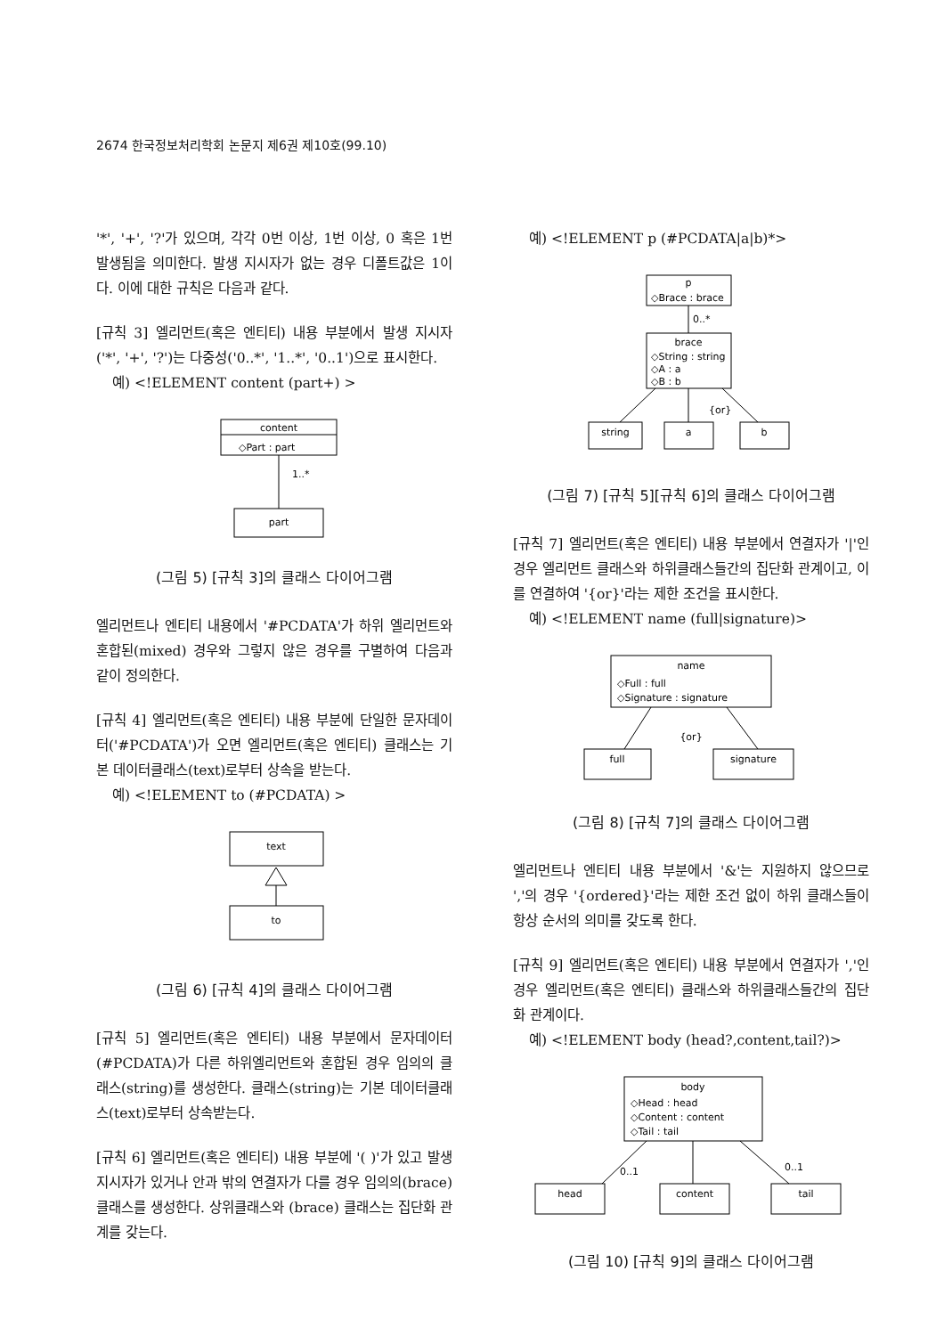2674 한국정보처리학회 논문지 제6권 제10호(99.10)
'*', '+', '?'가 있으며, 각각 0번 이상, 1번 이상, 0 혹은 1번 발생됨을 의미한다. 발생 지시자가 없는 경우 디폴트값은 1이다. 이에 대한 규칙은 다음과 같다.
[규칙 3] 엘리먼트(혹은 엔티티) 내용 부분에서 발생 지시자('*', '+', '?')는 다중성('0..*', '1..*', '0..1')으로 표시한다.
예) <!ELEMENT content (part+) >
content
◇Part : part
1..*
part
(그림 5) [규칙 3]의 클래스 다이어그램
엘리먼트나 엔티티 내용에서 '#PCDATA'가 하위 엘리먼트와 혼합된(mixed) 경우와 그렇지 않은 경우를 구별하여 다음과 같이 정의한다.
[규칙 4] 엘리먼트(혹은 엔티티) 내용 부분에 단일한 문자데이터('#PCDATA')가 오면 엘리먼트(혹은 엔티티) 클래스는 기본 데이터클래스(text)로부터 상속을 받는다.
예) <!ELEMENT to (#PCDATA) >
text
to
(그림 6) [규칙 4]의 클래스 다이어그램
[규칙 5] 엘리먼트(혹은 엔티티) 내용 부분에서 문자데이터(#PCDATA)가 다른 하위엘리먼트와 혼합된 경우 임의의 클래스(string)를 생성한다. 클래스(string)는 기본 데이터클래스(text)로부터 상속받는다.
[규칙 6] 엘리먼트(혹은 엔티티) 내용 부분에 '( )'가 있고 발생 지시자가 있거나 안과 밖의 연결자가 다를 경우 임의의(brace) 클래스를 생성한다. 상위클래스와 (brace) 클래스는 집단화 관계를 갖는다.
예) <!ELEMENT p (#PCDATA|a|b)*>
p
◇Brace : brace
0..*
brace
◇String : string
◇A : a
◇B : b
{or}
string
a
b
(그림 7) [규칙 5][규칙 6]의 클래스 다이어그램
[규칙 7] 엘리먼트(혹은 엔티티) 내용 부분에서 연결자가 '|'인 경우 엘리먼트 클래스와 하위클래스들간의 집단화 관계이고, 이를 연결하여 '{or}'라는 제한 조건을 표시한다.
예) <!ELEMENT name (full|signature)>
name
◇Full : full
◇Signature : signature
{or}
full
signature
(그림 8) [규칙 7]의 클래스 다이어그램
엘리먼트나 엔티티 내용 부분에서 '&'는 지원하지 않으므로 ','의 경우 '{ordered}'라는 제한 조건 없이 하위 클래스들이 항상 순서의 의미를 갖도록 한다.
[규칙 9] 엘리먼트(혹은 엔티티) 내용 부분에서 연결자가 ','인 경우 엘리먼트(혹은 엔티티) 클래스와 하위클래스들간의 집단화 관계이다.
예) <!ELEMENT body (head?,content,tail?)>
body
◇Head : head
◇Content : content
◇Tail : tail
0..1
0..1
head
content
tail
(그림 10) [규칙 9]의 클래스 다이어그램